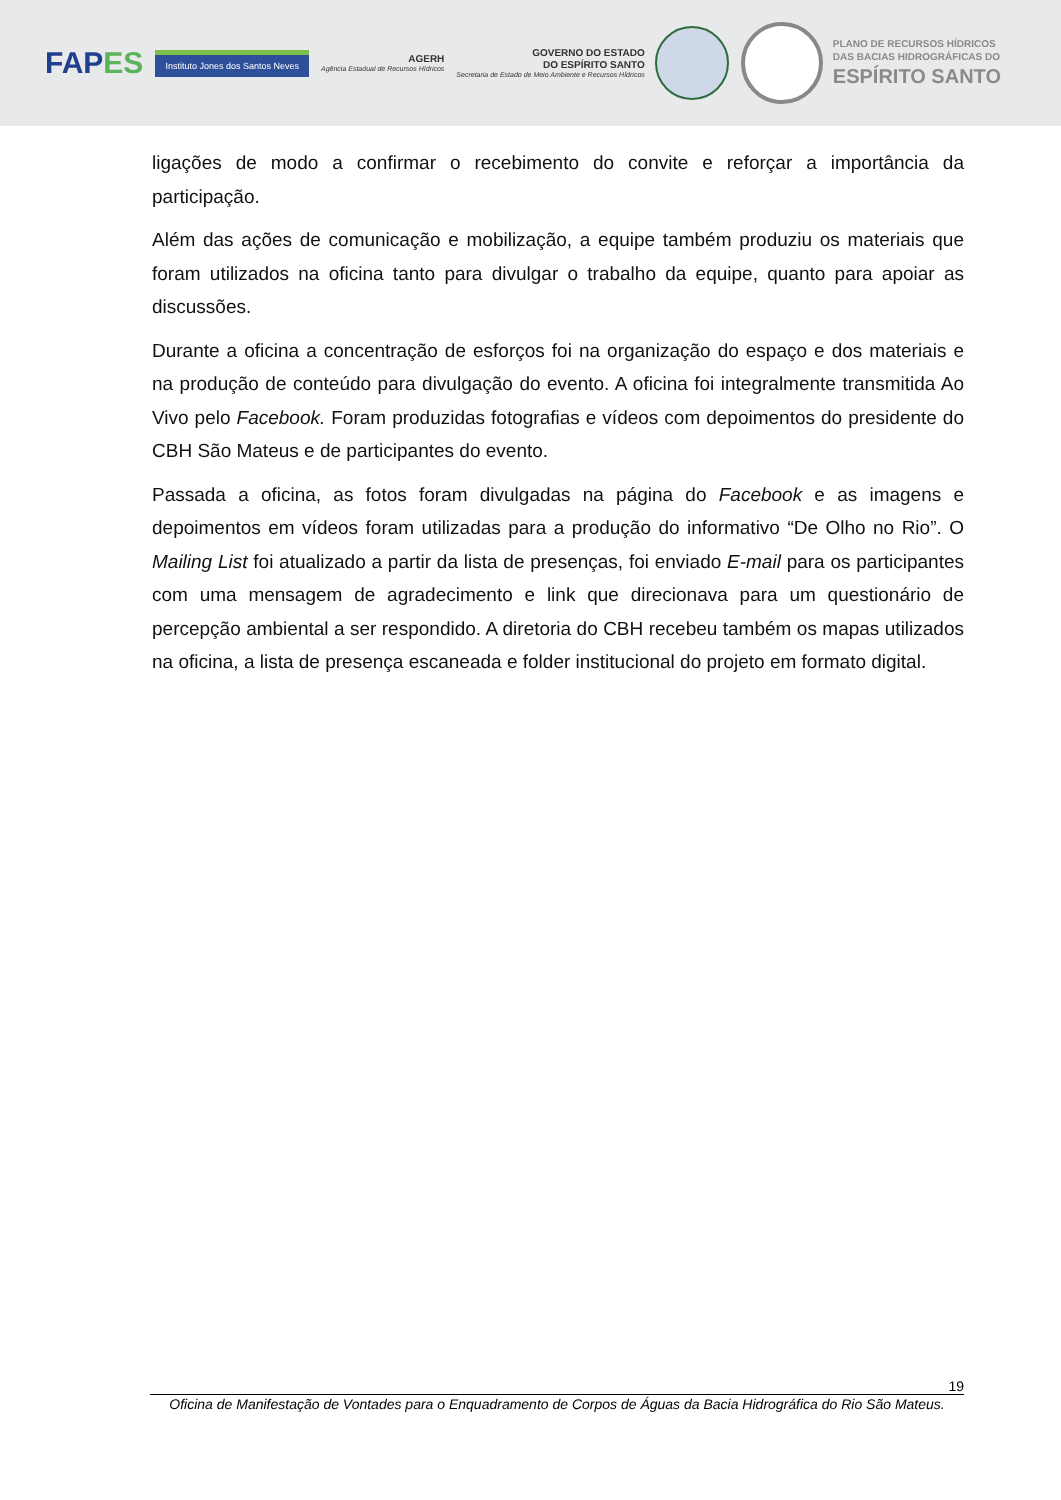FAPES
Instituto Jones dos Santos Neves
AGERH
Agência Estadual de Recursos Hídricos
GOVERNO DO ESTADO
DO ESPÍRITO SANTO
Secretaria de Estado de Meio Ambiente e Recursos Hídricos
PLANO DE RECURSOS HÍDRICOS
DAS BACIAS HIDROGRÁFICAS DO
ESPÍRITO SANTO
ligações de modo a confirmar o recebimento do convite e reforçar a importância da participação.
Além das ações de comunicação e mobilização, a equipe também produziu os materiais que foram utilizados na oficina tanto para divulgar o trabalho da equipe, quanto para apoiar as discussões.
Durante a oficina a concentração de esforços foi na organização do espaço e dos materiais e na produção de conteúdo para divulgação do evento. A oficina foi integralmente transmitida Ao Vivo pelo Facebook. Foram produzidas fotografias e vídeos com depoimentos do presidente do CBH São Mateus e de participantes do evento.
Passada a oficina, as fotos foram divulgadas na página do Facebook e as imagens e depoimentos em vídeos foram utilizadas para a produção do informativo “De Olho no Rio”. O Mailing List foi atualizado a partir da lista de presenças, foi enviado E-mail para os participantes com uma mensagem de agradecimento e link que direcionava para um questionário de percepção ambiental a ser respondido. A diretoria do CBH recebeu também os mapas utilizados na oficina, a lista de presença escaneada e folder institucional do projeto em formato digital.
19
Oficina de Manifestação de Vontades para o Enquadramento de Corpos de Águas da Bacia Hidrográfica do Rio São Mateus.